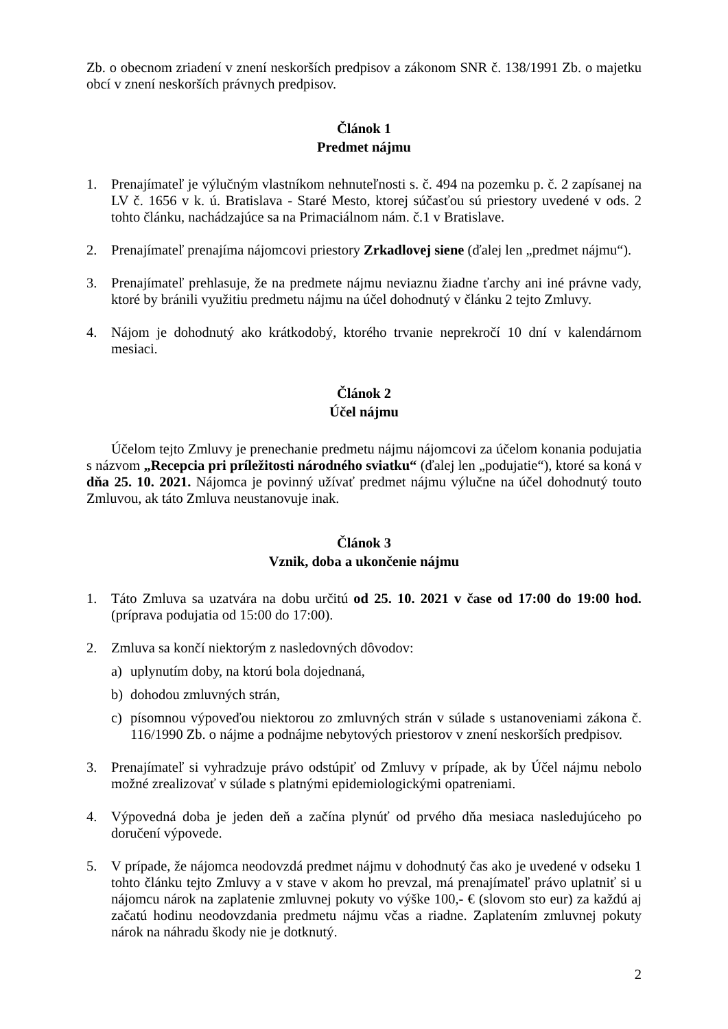Zb. o obecnom zriadení v znení neskorších predpisov a zákonom SNR č. 138/1991 Zb. o majetku obcí v znení neskorších právnych predpisov.
Článok 1
Predmet nájmu
1. Prenajímateľ je výlučným vlastníkom nehnuteľnosti s. č. 494 na pozemku p. č. 2 zapísanej na LV č. 1656 v k. ú. Bratislava - Staré Mesto, ktorej súčasťou sú priestory uvedené v ods. 2 tohto článku, nachádzajúce sa na Primaciálnom nám. č.1 v Bratislave.
2. Prenajímateľ prenajíma nájomcovi priestory Zrkadlovej siene (ďalej len „predmet nájmu“).
3. Prenajímateľ prehlasuje, že na predmete nájmu neviaznu žiadne ťarchy ani iné právne vady, ktoré by bránili využitiu predmetu nájmu na účel dohodnutý v článku 2 tejto Zmluvy.
4. Nájom je dohodnutý ako krátkodobý, ktorého trvanie neprekročí 10 dní v kalendárnom mesiaci.
Článok 2
Účel nájmu
Účelom tejto Zmluvy je prenechanie predmetu nájmu nájomcovi za účelom konania podujatia s názvom „Recepcia pri príležitosti národného sviatku“ (ďalej len „podujatie“), ktoré sa koná v dňa 25. 10. 2021. Nájomca je povinný užívať predmet nájmu výlučne na účel dohodnutý touto Zmluvou, ak táto Zmluva neustanovuje inak.
Článok 3
Vznik, doba a ukončenie nájmu
1. Táto Zmluva sa uzatvára na dobu určitú od 25. 10. 2021 v čase od 17:00 do 19:00 hod. (príprava podujatia od 15:00 do 17:00).
2. Zmluva sa končí niektorým z nasledovných dôvodov:
a) uplynutím doby, na ktorú bola dojednaná,
b) dohodou zmluvných strán,
c) písomnou výpoveďou niektorou zo zmluvných strán v súlade s ustanoveniami zákona č. 116/1990 Zb. o nájme a podnájme nebytových priestorov v znení neskorších predpisov.
3. Prenajímateľ si vyhradzuje právo odstúpiť od Zmluvy v prípade, ak by Účel nájmu nebolo možné zrealizovať v súlade s platnými epidemiologickými opatreniami.
4. Výpovedná doba je jeden deň a začína plynúť od prvého dňa mesiaca nasledujúceho po doručení výpovede.
5. V prípade, že nájomca neodovzdá predmet nájmu v dohodnutý čas ako je uvedené v odseku 1 tohto článku tejto Zmluvy a v stave v akom ho prevzal, má prenajímateľ právo uplatniť si u nájomcu nárok na zaplatenie zmluvnej pokuty vo výške 100,- € (slovom sto eur) za každú aj začatú hodinu neodovzdania predmetu nájmu včas a riadne. Zaplatením zmluvnej pokuty nárok na náhradu škody nie je dotknutý.
2